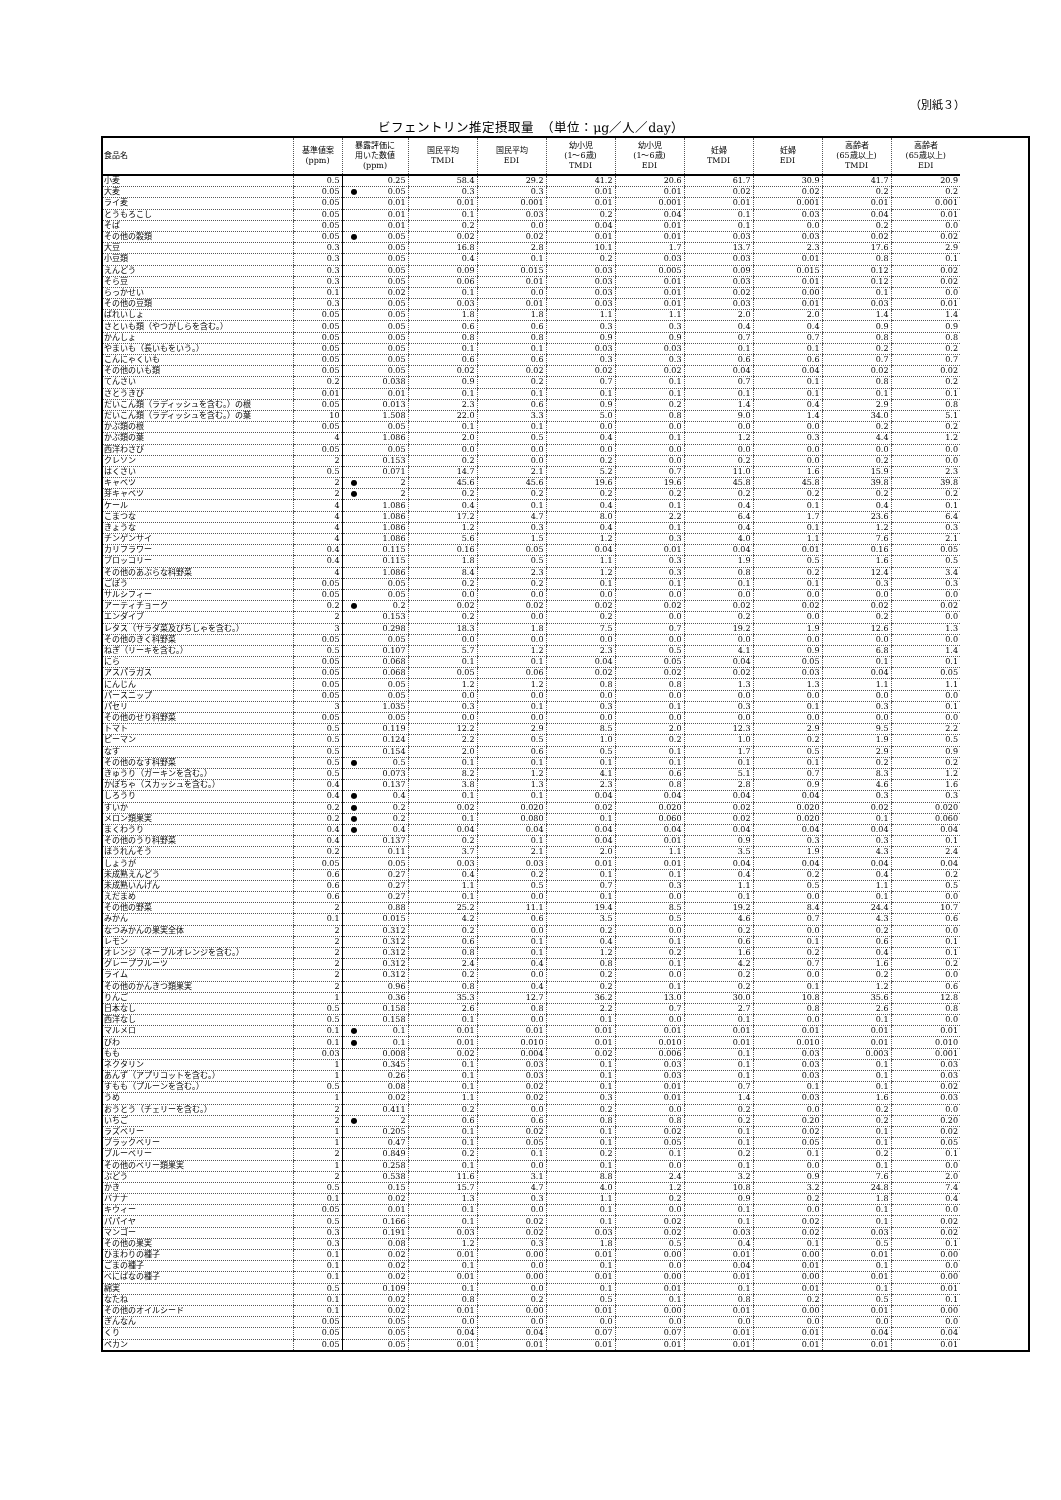（別紙３）
ビフェントリン推定摂取量　（単位：μg／人／day）
| 食品名 | 基準値案 (ppm) | 暴露評価に 用いた数値 (ppm) | 国民平均 TMDI | 国民平均 EDI | 幼小児 (1～6歳) TMDI | 幼小児 (1～6歳) EDI | 妊婦 TMDI | 妊婦 EDI | 高齢者 (65歳以上) TMDI | 高齢者 (65歳以上) EDI |
| --- | --- | --- | --- | --- | --- | --- | --- | --- | --- | --- |
| 小麦 | 0.5 | 0.25 | 58.4 | 29.2 | 41.2 | 20.6 | 61.7 | 30.9 | 41.7 | 20.9 |
| 大麦 | 0.05 | ● 0.05 | 0.3 | 0.3 | 0.01 | 0.01 | 0.02 | 0.02 | 0.2 | 0.2 |
| ライ麦 | 0.05 | 0.01 | 0.01 | 0.001 | 0.01 | 0.001 | 0.01 | 0.001 | 0.01 | 0.001 |
| とうもろこし | 0.05 | 0.01 | 0.1 | 0.03 | 0.2 | 0.04 | 0.1 | 0.03 | 0.04 | 0.01 |
| そば | 0.05 | 0.01 | 0.2 | 0.0 | 0.04 | 0.01 | 0.1 | 0.0 | 0.2 | 0.0 |
| その他の穀類 | 0.05 | ● 0.05 | 0.02 | 0.02 | 0.01 | 0.01 | 0.03 | 0.03 | 0.02 | 0.02 |
| 大豆 | 0.3 | 0.05 | 16.8 | 2.8 | 10.1 | 1.7 | 13.7 | 2.3 | 17.6 | 2.9 |
| 小豆類 | 0.3 | 0.05 | 0.4 | 0.1 | 0.2 | 0.03 | 0.03 | 0.01 | 0.8 | 0.1 |
| えんどう | 0.3 | 0.05 | 0.09 | 0.015 | 0.03 | 0.005 | 0.09 | 0.015 | 0.12 | 0.02 |
| そら豆 | 0.3 | 0.05 | 0.06 | 0.01 | 0.03 | 0.01 | 0.03 | 0.01 | 0.12 | 0.02 |
| らっかせい | 0.1 | 0.02 | 0.1 | 0.0 | 0.03 | 0.01 | 0.02 | 0.00 | 0.1 | 0.0 |
| その他の豆類 | 0.3 | 0.05 | 0.03 | 0.01 | 0.03 | 0.01 | 0.03 | 0.01 | 0.03 | 0.01 |
| ばれいしょ | 0.05 | 0.05 | 1.8 | 1.8 | 1.1 | 1.1 | 2.0 | 2.0 | 1.4 | 1.4 |
| さといも類（やつがしらを含む。） | 0.05 | 0.05 | 0.6 | 0.6 | 0.3 | 0.3 | 0.4 | 0.4 | 0.9 | 0.9 |
| かんしょ | 0.05 | 0.05 | 0.8 | 0.8 | 0.9 | 0.9 | 0.7 | 0.7 | 0.8 | 0.8 |
| やまいも（長いもをいう。） | 0.05 | 0.05 | 0.1 | 0.1 | 0.03 | 0.03 | 0.1 | 0.1 | 0.2 | 0.2 |
| こんにゃくいも | 0.05 | 0.05 | 0.6 | 0.6 | 0.3 | 0.3 | 0.6 | 0.6 | 0.7 | 0.7 |
| その他のいも類 | 0.05 | 0.05 | 0.02 | 0.02 | 0.02 | 0.02 | 0.04 | 0.04 | 0.02 | 0.02 |
| てんさい | 0.2 | 0.038 | 0.9 | 0.2 | 0.7 | 0.1 | 0.7 | 0.1 | 0.8 | 0.2 |
| さとうきび | 0.01 | 0.01 | 0.1 | 0.1 | 0.1 | 0.1 | 0.1 | 0.1 | 0.1 | 0.1 |
| だいこん類（ラディッシュを含む。）の根 | 0.05 | 0.013 | 2.3 | 0.6 | 0.9 | 0.2 | 1.4 | 0.4 | 2.9 | 0.8 |
| だいこん類（ラディッシュを含む。）の葉 | 10 | 1.508 | 22.0 | 3.3 | 5.0 | 0.8 | 9.0 | 1.4 | 34.0 | 5.1 |
| かぶ類の根 | 0.05 | 0.05 | 0.1 | 0.1 | 0.0 | 0.0 | 0.0 | 0.0 | 0.2 | 0.2 |
| かぶ類の葉 | 4 | 1.086 | 2.0 | 0.5 | 0.4 | 0.1 | 1.2 | 0.3 | 4.4 | 1.2 |
| 西洋わさび | 0.05 | 0.05 | 0.0 | 0.0 | 0.0 | 0.0 | 0.0 | 0.0 | 0.0 | 0.0 |
| クレソン | 2 | 0.153 | 0.2 | 0.0 | 0.2 | 0.0 | 0.2 | 0.0 | 0.2 | 0.0 |
| はくさい | 0.5 | 0.071 | 14.7 | 2.1 | 5.2 | 0.7 | 11.0 | 1.6 | 15.9 | 2.3 |
| キャベツ | 2 | ● 2 | 45.6 | 45.6 | 19.6 | 19.6 | 45.8 | 45.8 | 39.8 | 39.8 |
| 芽キャベツ | 2 | ● 2 | 0.2 | 0.2 | 0.2 | 0.2 | 0.2 | 0.2 | 0.2 | 0.2 |
| ケール | 4 | 1.086 | 0.4 | 0.1 | 0.4 | 0.1 | 0.4 | 0.1 | 0.4 | 0.1 |
| こまつな | 4 | 1.086 | 17.2 | 4.7 | 8.0 | 2.2 | 6.4 | 1.7 | 23.6 | 6.4 |
| きょうな | 4 | 1.086 | 1.2 | 0.3 | 0.4 | 0.1 | 0.4 | 0.1 | 1.2 | 0.3 |
| チンゲンサイ | 4 | 1.086 | 5.6 | 1.5 | 1.2 | 0.3 | 4.0 | 1.1 | 7.6 | 2.1 |
| カリフラワー | 0.4 | 0.115 | 0.16 | 0.05 | 0.04 | 0.01 | 0.04 | 0.01 | 0.16 | 0.05 |
| ブロッコリー | 0.4 | 0.115 | 1.8 | 0.5 | 1.1 | 0.3 | 1.9 | 0.5 | 1.6 | 0.5 |
| その他のあぶらな科野菜 | 4 | 1.086 | 8.4 | 2.3 | 1.2 | 0.3 | 0.8 | 0.2 | 12.4 | 3.4 |
| ごぼう | 0.05 | 0.05 | 0.2 | 0.2 | 0.1 | 0.1 | 0.1 | 0.1 | 0.3 | 0.3 |
| サルシフィー | 0.05 | 0.05 | 0.0 | 0.0 | 0.0 | 0.0 | 0.0 | 0.0 | 0.0 | 0.0 |
| アーティチョーク | 0.2 | ● 0.2 | 0.02 | 0.02 | 0.02 | 0.02 | 0.02 | 0.02 | 0.02 | 0.02 |
| エンダイブ | 2 | 0.153 | 0.2 | 0.0 | 0.2 | 0.0 | 0.2 | 0.0 | 0.2 | 0.0 |
| レタス（サラダ菜及びちしゃを含む。） | 3 | 0.298 | 18.3 | 1.8 | 7.5 | 0.7 | 19.2 | 1.9 | 12.6 | 1.3 |
| その他のきく科野菜 | 0.05 | 0.05 | 0.0 | 0.0 | 0.0 | 0.0 | 0.0 | 0.0 | 0.0 | 0.0 |
| ねぎ（リーキを含む。） | 0.5 | 0.107 | 5.7 | 1.2 | 2.3 | 0.5 | 4.1 | 0.9 | 6.8 | 1.4 |
| にら | 0.05 | 0.068 | 0.1 | 0.1 | 0.04 | 0.05 | 0.04 | 0.05 | 0.1 | 0.1 |
| アスパラガス | 0.05 | 0.068 | 0.05 | 0.06 | 0.02 | 0.02 | 0.02 | 0.03 | 0.04 | 0.05 |
| にんじん | 0.05 | 0.05 | 1.2 | 1.2 | 0.8 | 0.8 | 1.3 | 1.3 | 1.1 | 1.1 |
| パースニップ | 0.05 | 0.05 | 0.0 | 0.0 | 0.0 | 0.0 | 0.0 | 0.0 | 0.0 | 0.0 |
| パセリ | 3 | 1.035 | 0.3 | 0.1 | 0.3 | 0.1 | 0.3 | 0.1 | 0.3 | 0.1 |
| その他のせり科野菜 | 0.05 | 0.05 | 0.0 | 0.0 | 0.0 | 0.0 | 0.0 | 0.0 | 0.0 | 0.0 |
| トマト | 0.5 | 0.119 | 12.2 | 2.9 | 8.5 | 2.0 | 12.3 | 2.9 | 9.5 | 2.2 |
| ピーマン | 0.5 | 0.124 | 2.2 | 0.5 | 1.0 | 0.2 | 1.0 | 0.2 | 1.9 | 0.5 |
| なす | 0.5 | 0.154 | 2.0 | 0.6 | 0.5 | 0.1 | 1.7 | 0.5 | 2.9 | 0.9 |
| その他のなす科野菜 | 0.5 | ● 0.5 | 0.1 | 0.1 | 0.1 | 0.1 | 0.1 | 0.1 | 0.2 | 0.2 |
| きゅうり（ガーキンを含む。） | 0.5 | 0.073 | 8.2 | 1.2 | 4.1 | 0.6 | 5.1 | 0.7 | 8.3 | 1.2 |
| かぼちゃ（スカッシュを含む。） | 0.4 | 0.137 | 3.8 | 1.3 | 2.3 | 0.8 | 2.8 | 0.9 | 4.6 | 1.6 |
| しろうり | 0.4 | ● 0.4 | 0.1 | 0.1 | 0.04 | 0.04 | 0.04 | 0.04 | 0.3 | 0.3 |
| すいか | 0.2 | ● 0.2 | 0.02 | 0.020 | 0.02 | 0.020 | 0.02 | 0.020 | 0.02 | 0.020 |
| メロン類果実 | 0.2 | ● 0.2 | 0.1 | 0.080 | 0.1 | 0.060 | 0.02 | 0.020 | 0.1 | 0.060 |
| まくわうり | 0.4 | ● 0.4 | 0.04 | 0.04 | 0.04 | 0.04 | 0.04 | 0.04 | 0.04 | 0.04 |
| その他のうり科野菜 | 0.4 | 0.137 | 0.2 | 0.1 | 0.04 | 0.01 | 0.9 | 0.3 | 0.3 | 0.1 |
| ほうれんそう | 0.2 | 0.11 | 3.7 | 2.1 | 2.0 | 1.1 | 3.5 | 1.9 | 4.3 | 2.4 |
| しょうが | 0.05 | 0.05 | 0.03 | 0.03 | 0.01 | 0.01 | 0.04 | 0.04 | 0.04 | 0.04 |
| 未成熟えんどう | 0.6 | 0.27 | 0.4 | 0.2 | 0.1 | 0.1 | 0.4 | 0.2 | 0.4 | 0.2 |
| 未成熟いんげん | 0.6 | 0.27 | 1.1 | 0.5 | 0.7 | 0.3 | 1.1 | 0.5 | 1.1 | 0.5 |
| えだまめ | 0.6 | 0.27 | 0.1 | 0.0 | 0.1 | 0.0 | 0.1 | 0.0 | 0.1 | 0.0 |
| その他の野菜 | 2 | 0.88 | 25.2 | 11.1 | 19.4 | 8.5 | 19.2 | 8.4 | 24.4 | 10.7 |
| みかん | 0.1 | 0.015 | 4.2 | 0.6 | 3.5 | 0.5 | 4.6 | 0.7 | 4.3 | 0.6 |
| なつみかんの果実全体 | 2 | 0.312 | 0.2 | 0.0 | 0.2 | 0.0 | 0.2 | 0.0 | 0.2 | 0.0 |
| レモン | 2 | 0.312 | 0.6 | 0.1 | 0.4 | 0.1 | 0.6 | 0.1 | 0.6 | 0.1 |
| オレンジ（ネーブルオレンジを含む。） | 2 | 0.312 | 0.8 | 0.1 | 1.2 | 0.2 | 1.6 | 0.2 | 0.4 | 0.1 |
| グレープフルーツ | 2 | 0.312 | 2.4 | 0.4 | 0.8 | 0.1 | 4.2 | 0.7 | 1.6 | 0.2 |
| ライム | 2 | 0.312 | 0.2 | 0.0 | 0.2 | 0.0 | 0.2 | 0.0 | 0.2 | 0.0 |
| その他のかんきつ類果実 | 2 | 0.96 | 0.8 | 0.4 | 0.2 | 0.1 | 0.2 | 0.1 | 1.2 | 0.6 |
| りんご | 1 | 0.36 | 35.3 | 12.7 | 36.2 | 13.0 | 30.0 | 10.8 | 35.6 | 12.8 |
| 日本なし | 0.5 | 0.158 | 2.6 | 0.8 | 2.2 | 0.7 | 2.7 | 0.8 | 2.6 | 0.8 |
| 西洋なし | 0.5 | 0.158 | 0.1 | 0.0 | 0.1 | 0.0 | 0.1 | 0.0 | 0.1 | 0.0 |
| マルメロ | 0.1 | ● 0.1 | 0.01 | 0.01 | 0.01 | 0.01 | 0.01 | 0.01 | 0.01 | 0.01 |
| びわ | 0.1 | ● 0.1 | 0.01 | 0.010 | 0.01 | 0.010 | 0.01 | 0.010 | 0.01 | 0.010 |
| もも | 0.03 | 0.008 | 0.02 | 0.004 | 0.02 | 0.006 | 0.1 | 0.03 | 0.003 | 0.001 |
| ネクタリン | 1 | 0.345 | 0.1 | 0.03 | 0.1 | 0.03 | 0.1 | 0.03 | 0.1 | 0.03 |
| あんず（アプリコットを含む。） | 1 | 0.26 | 0.1 | 0.03 | 0.1 | 0.03 | 0.1 | 0.03 | 0.1 | 0.03 |
| すもも（プルーンを含む。） | 0.5 | 0.08 | 0.1 | 0.02 | 0.1 | 0.01 | 0.7 | 0.1 | 0.1 | 0.02 |
| うめ | 1 | 0.02 | 1.1 | 0.02 | 0.3 | 0.01 | 1.4 | 0.03 | 1.6 | 0.03 |
| おうとう（チェリーを含む。） | 2 | 0.411 | 0.2 | 0.0 | 0.2 | 0.0 | 0.2 | 0.0 | 0.2 | 0.0 |
| いちご | 2 | ● 2 | 0.6 | 0.6 | 0.8 | 0.8 | 0.2 | 0.20 | 0.2 | 0.20 |
| ラズベリー | 1 | 0.205 | 0.1 | 0.02 | 0.1 | 0.02 | 0.1 | 0.02 | 0.1 | 0.02 |
| ブラックベリー | 1 | 0.47 | 0.1 | 0.05 | 0.1 | 0.05 | 0.1 | 0.05 | 0.1 | 0.05 |
| ブルーベリー | 2 | 0.849 | 0.2 | 0.1 | 0.2 | 0.1 | 0.2 | 0.1 | 0.2 | 0.1 |
| その他のベリー類果実 | 1 | 0.258 | 0.1 | 0.0 | 0.1 | 0.0 | 0.1 | 0.0 | 0.1 | 0.0 |
| ぶどう | 2 | 0.538 | 11.6 | 3.1 | 8.8 | 2.4 | 3.2 | 0.9 | 7.6 | 2.0 |
| かき | 0.5 | 0.15 | 15.7 | 4.7 | 4.0 | 1.2 | 10.8 | 3.2 | 24.8 | 7.4 |
| バナナ | 0.1 | 0.02 | 1.3 | 0.3 | 1.1 | 0.2 | 0.9 | 0.2 | 1.8 | 0.4 |
| キウィー | 0.05 | 0.01 | 0.1 | 0.0 | 0.1 | 0.0 | 0.1 | 0.0 | 0.1 | 0.0 |
| パパイヤ | 0.5 | 0.166 | 0.1 | 0.02 | 0.1 | 0.02 | 0.1 | 0.02 | 0.1 | 0.02 |
| マンゴー | 0.3 | 0.191 | 0.03 | 0.02 | 0.03 | 0.02 | 0.03 | 0.02 | 0.03 | 0.02 |
| その他の果実 | 0.3 | 0.08 | 1.2 | 0.3 | 1.8 | 0.5 | 0.4 | 0.1 | 0.5 | 0.1 |
| ひまわりの種子 | 0.1 | 0.02 | 0.01 | 0.00 | 0.01 | 0.00 | 0.01 | 0.00 | 0.01 | 0.00 |
| ごまの種子 | 0.1 | 0.02 | 0.1 | 0.0 | 0.1 | 0.0 | 0.04 | 0.01 | 0.1 | 0.0 |
| べにばなの種子 | 0.1 | 0.02 | 0.01 | 0.00 | 0.01 | 0.00 | 0.01 | 0.00 | 0.01 | 0.00 |
| 綿実 | 0.5 | 0.109 | 0.1 | 0.0 | 0.1 | 0.01 | 0.1 | 0.01 | 0.1 | 0.01 |
| なたね | 0.1 | 0.02 | 0.8 | 0.2 | 0.5 | 0.1 | 0.8 | 0.2 | 0.5 | 0.1 |
| その他のオイルシード | 0.1 | 0.02 | 0.01 | 0.00 | 0.01 | 0.00 | 0.01 | 0.00 | 0.01 | 0.00 |
| ぎんなん | 0.05 | 0.05 | 0.0 | 0.0 | 0.0 | 0.0 | 0.0 | 0.0 | 0.0 | 0.0 |
| くり | 0.05 | 0.05 | 0.04 | 0.04 | 0.07 | 0.07 | 0.01 | 0.01 | 0.04 | 0.04 |
| ペカン | 0.05 | 0.05 | 0.01 | 0.01 | 0.01 | 0.01 | 0.01 | 0.01 | 0.01 | 0.01 |